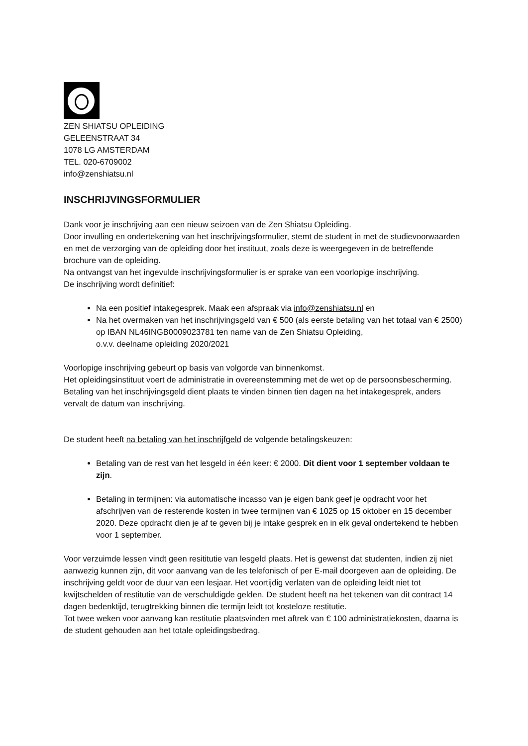ZEN SHIATSU OPLEIDING
GELEENSTRAAT 34
1078 LG AMSTERDAM
TEL. 020-6709002
info@zenshiatsu.nl
INSCHRIJVINGSFORMULIER
Dank voor je inschrijving aan een nieuw seizoen van de Zen Shiatsu Opleiding.
Door invulling en ondertekening van het inschrijvingsformulier, stemt de student in met de studievoorwaarden en met de verzorging van de opleiding door het instituut, zoals deze is weergegeven in de betreffende brochure van de opleiding.
Na ontvangst van het ingevulde inschrijvingsformulier is er sprake van een voorlopige inschrijving.
De inschrijving wordt definitief:
Na een positief intakegesprek. Maak een afspraak via info@zenshiatsu.nl en
Na het overmaken van het inschrijvingsgeld van € 500 (als eerste betaling van het totaal van € 2500) op IBAN NL46INGB0009023781 ten name van de Zen Shiatsu Opleiding,
o.v.v. deelname opleiding 2020/2021
Voorlopige inschrijving gebeurt op basis van volgorde van binnenkomst.
Het opleidingsinstituut voert de administratie in overeenstemming met de wet op de persoonsbescherming.
Betaling van het inschrijvingsgeld dient plaats te vinden binnen tien dagen na het intakegesprek, anders vervalt de datum van inschrijving.
De student heeft na betaling van het inschrijfgeld de volgende betalingskeuzen:
Betaling van de rest van het lesgeld in één keer: € 2000. Dit dient voor 1 september voldaan te zijn.
Betaling in termijnen: via automatische incasso van je eigen bank geef je opdracht voor het afschrijven van de resterende kosten in twee termijnen van € 1025 op 15 oktober en 15 december 2020. Deze opdracht dien je af te geven bij je intake gesprek en in elk geval ondertekend te hebben voor 1 september.
Voor verzuimde lessen vindt geen resititutie van lesgeld plaats. Het is gewenst dat studenten, indien zij niet aanwezig kunnen zijn, dit voor aanvang van de les telefonisch of per E-mail doorgeven aan de opleiding. De inschrijving geldt voor de duur van een lesjaar. Het voortijdig verlaten van de opleiding leidt niet tot kwijtschelden of restitutie van de verschuldigde gelden. De student heeft na het tekenen van dit contract 14 dagen bedenktijd, terugtrekking binnen die termijn leidt tot kosteloze restitutie.
Tot twee weken voor aanvang kan restitutie plaatsvinden met aftrek van € 100 administratiekosten, daarna is de student gehouden aan het totale opleidingsbedrag.